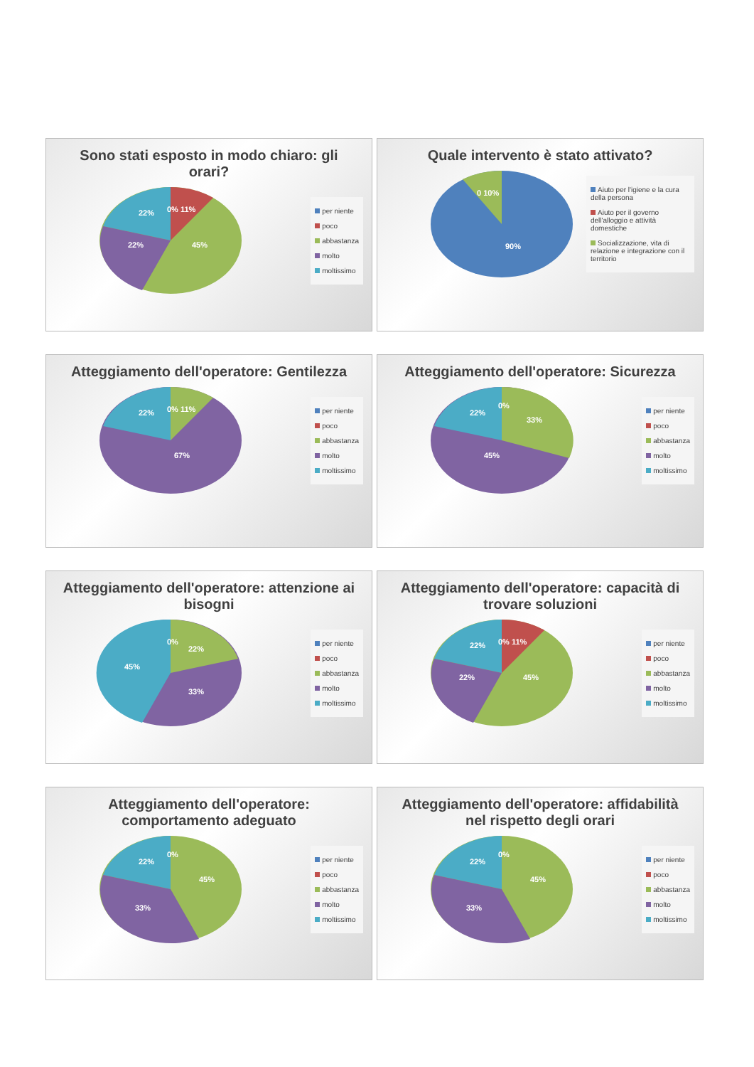Sono stati esposto in modo chiaro: gli orari?
22%
0% 11%
22%
45%
per niente
poco
abbastanza
molto
moltissimo
Quale intervento è stato attivato?
0 10%
90%
Aiuto per l'igiene e la cura della persona
Aiuto per il governo dell'alloggio e attività domestiche
Socializzazione, vita di relazione e integrazione con il territorio
Atteggiamento dell'operatore: Gentilezza
22%
0% 11%
67%
per niente
poco
abbastanza
molto
moltissimo
Atteggiamento dell'operatore: Sicurezza
22%
0%
33%
45%
per niente
poco
abbastanza
molto
moltissimo
Atteggiamento dell'operatore: attenzione ai bisogni
0%
22%
45%
33%
per niente
poco
abbastanza
molto
moltissimo
Atteggiamento dell'operatore: capacità di trovare soluzioni
22%
0% 11%
22%
45%
per niente
poco
abbastanza
molto
moltissimo
Atteggiamento dell'operatore: comportamento adeguato
22%
0%
45%
33%
per niente
poco
abbastanza
molto
moltissimo
Atteggiamento dell'operatore: affidabilità nel rispetto degli orari
22%
0%
45%
33%
per niente
poco
abbastanza
molto
moltissimo